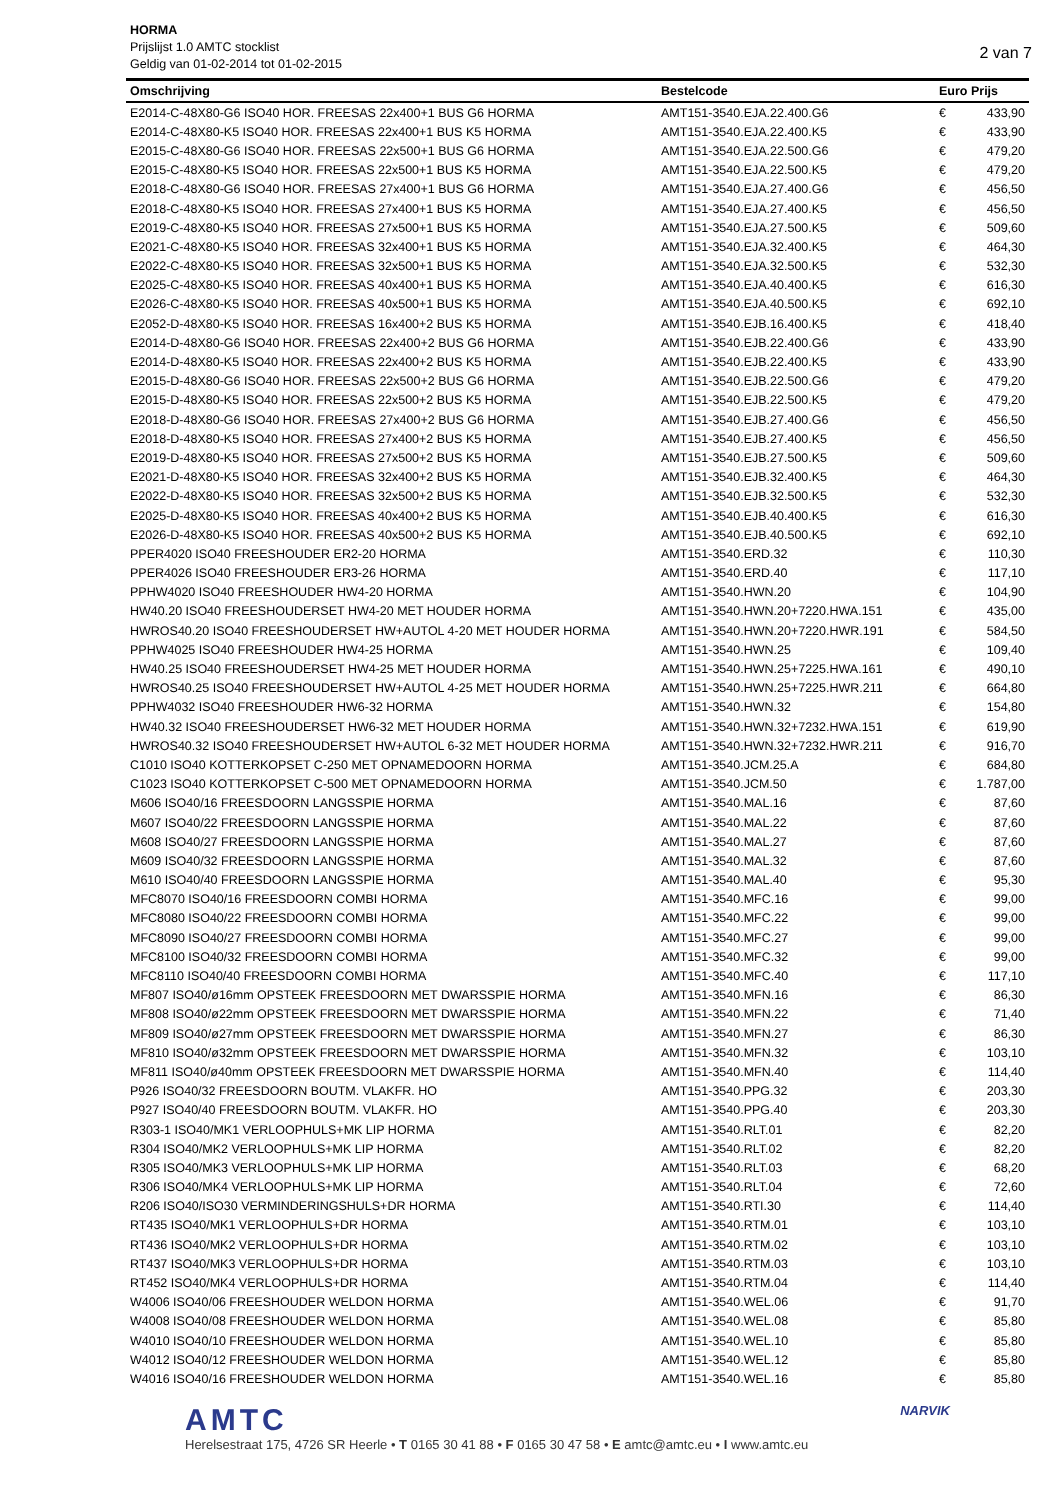HORMA
Prijslijst 1.0 AMTC stocklist
Geldig van 01-02-2014 tot 01-02-2015
2 van 7
| Omschrijving | Bestelcode | Euro Prijs | |
| --- | --- | --- | --- |
| E2014-C-48X80-G6 ISO40 HOR. FREESAS 22x400+1 BUS G6 HORMA | AMT151-3540.EJA.22.400.G6 | € | 433,90 |
| E2014-C-48X80-K5 ISO40 HOR. FREESAS 22x400+1 BUS K5 HORMA | AMT151-3540.EJA.22.400.K5 | € | 433,90 |
| E2015-C-48X80-G6 ISO40 HOR. FREESAS 22x500+1 BUS G6 HORMA | AMT151-3540.EJA.22.500.G6 | € | 479,20 |
| E2015-C-48X80-K5 ISO40 HOR. FREESAS 22x500+1 BUS K5 HORMA | AMT151-3540.EJA.22.500.K5 | € | 479,20 |
| E2018-C-48X80-G6 ISO40 HOR. FREESAS 27x400+1 BUS G6 HORMA | AMT151-3540.EJA.27.400.G6 | € | 456,50 |
| E2018-C-48X80-K5 ISO40 HOR. FREESAS 27x400+1 BUS K5 HORMA | AMT151-3540.EJA.27.400.K5 | € | 456,50 |
| E2019-C-48X80-K5 ISO40 HOR. FREESAS 27x500+1 BUS K5 HORMA | AMT151-3540.EJA.27.500.K5 | € | 509,60 |
| E2021-C-48X80-K5 ISO40 HOR. FREESAS 32x400+1 BUS K5 HORMA | AMT151-3540.EJA.32.400.K5 | € | 464,30 |
| E2022-C-48X80-K5 ISO40 HOR. FREESAS 32x500+1 BUS K5 HORMA | AMT151-3540.EJA.32.500.K5 | € | 532,30 |
| E2025-C-48X80-K5 ISO40 HOR. FREESAS 40x400+1 BUS K5 HORMA | AMT151-3540.EJA.40.400.K5 | € | 616,30 |
| E2026-C-48X80-K5 ISO40 HOR. FREESAS 40x500+1 BUS K5 HORMA | AMT151-3540.EJA.40.500.K5 | € | 692,10 |
| E2052-D-48X80-K5 ISO40 HOR. FREESAS 16x400+2 BUS K5 HORMA | AMT151-3540.EJB.16.400.K5 | € | 418,40 |
| E2014-D-48X80-G6 ISO40 HOR. FREESAS 22x400+2 BUS G6 HORMA | AMT151-3540.EJB.22.400.G6 | € | 433,90 |
| E2014-D-48X80-K5 ISO40 HOR. FREESAS 22x400+2 BUS K5 HORMA | AMT151-3540.EJB.22.400.K5 | € | 433,90 |
| E2015-D-48X80-G6 ISO40 HOR. FREESAS 22x500+2 BUS G6 HORMA | AMT151-3540.EJB.22.500.G6 | € | 479,20 |
| E2015-D-48X80-K5 ISO40 HOR. FREESAS 22x500+2 BUS K5 HORMA | AMT151-3540.EJB.22.500.K5 | € | 479,20 |
| E2018-D-48X80-G6 ISO40 HOR. FREESAS 27x400+2 BUS G6 HORMA | AMT151-3540.EJB.27.400.G6 | € | 456,50 |
| E2018-D-48X80-K5 ISO40 HOR. FREESAS 27x400+2 BUS K5 HORMA | AMT151-3540.EJB.27.400.K5 | € | 456,50 |
| E2019-D-48X80-K5 ISO40 HOR. FREESAS 27x500+2 BUS K5 HORMA | AMT151-3540.EJB.27.500.K5 | € | 509,60 |
| E2021-D-48X80-K5 ISO40 HOR. FREESAS 32x400+2 BUS K5 HORMA | AMT151-3540.EJB.32.400.K5 | € | 464,30 |
| E2022-D-48X80-K5 ISO40 HOR. FREESAS 32x500+2 BUS K5 HORMA | AMT151-3540.EJB.32.500.K5 | € | 532,30 |
| E2025-D-48X80-K5 ISO40 HOR. FREESAS 40x400+2 BUS K5 HORMA | AMT151-3540.EJB.40.400.K5 | € | 616,30 |
| E2026-D-48X80-K5 ISO40 HOR. FREESAS 40x500+2 BUS K5 HORMA | AMT151-3540.EJB.40.500.K5 | € | 692,10 |
| PPER4020 ISO40 FREESHOUDER ER2-20 HORMA | AMT151-3540.ERD.32 | € | 110,30 |
| PPER4026 ISO40 FREESHOUDER ER3-26 HORMA | AMT151-3540.ERD.40 | € | 117,10 |
| PPHW4020 ISO40 FREESHOUDER HW4-20 HORMA | AMT151-3540.HWN.20 | € | 104,90 |
| HW40.20 ISO40 FREESHOUDERSET HW4-20 MET HOUDER HORMA | AMT151-3540.HWN.20+7220.HWA.151 | € | 435,00 |
| HWROS40.20 ISO40 FREESHOUDERSET HW+AUTOL 4-20 MET HOUDER HORMA | AMT151-3540.HWN.20+7220.HWR.191 | € | 584,50 |
| PPHW4025 ISO40 FREESHOUDER HW4-25 HORMA | AMT151-3540.HWN.25 | € | 109,40 |
| HW40.25 ISO40 FREESHOUDERSET HW4-25 MET HOUDER HORMA | AMT151-3540.HWN.25+7225.HWA.161 | € | 490,10 |
| HWROS40.25 ISO40 FREESHOUDERSET HW+AUTOL 4-25 MET HOUDER HORMA | AMT151-3540.HWN.25+7225.HWR.211 | € | 664,80 |
| PPHW4032 ISO40 FREESHOUDER HW6-32 HORMA | AMT151-3540.HWN.32 | € | 154,80 |
| HW40.32 ISO40 FREESHOUDERSET HW6-32 MET HOUDER HORMA | AMT151-3540.HWN.32+7232.HWA.151 | € | 619,90 |
| HWROS40.32 ISO40 FREESHOUDERSET HW+AUTOL 6-32 MET HOUDER HORMA | AMT151-3540.HWN.32+7232.HWR.211 | € | 916,70 |
| C1010 ISO40 KOTTERKOPSET C-250 MET OPNAMEDOORN HORMA | AMT151-3540.JCM.25.A | € | 684,80 |
| C1023 ISO40 KOTTERKOPSET C-500 MET OPNAMEDOORN HORMA | AMT151-3540.JCM.50 | € | 1.787,00 |
| M606 ISO40/16 FREESDOORN LANGSSPIE HORMA | AMT151-3540.MAL.16 | € | 87,60 |
| M607 ISO40/22 FREESDOORN LANGSSPIE HORMA | AMT151-3540.MAL.22 | € | 87,60 |
| M608 ISO40/27 FREESDOORN LANGSSPIE HORMA | AMT151-3540.MAL.27 | € | 87,60 |
| M609 ISO40/32 FREESDOORN LANGSSPIE HORMA | AMT151-3540.MAL.32 | € | 87,60 |
| M610 ISO40/40 FREESDOORN LANGSSPIE HORMA | AMT151-3540.MAL.40 | € | 95,30 |
| MFC8070 ISO40/16 FREESDOORN COMBI HORMA | AMT151-3540.MFC.16 | € | 99,00 |
| MFC8080 ISO40/22 FREESDOORN COMBI HORMA | AMT151-3540.MFC.22 | € | 99,00 |
| MFC8090 ISO40/27 FREESDOORN COMBI HORMA | AMT151-3540.MFC.27 | € | 99,00 |
| MFC8100 ISO40/32 FREESDOORN COMBI HORMA | AMT151-3540.MFC.32 | € | 99,00 |
| MFC8110 ISO40/40 FREESDOORN COMBI HORMA | AMT151-3540.MFC.40 | € | 117,10 |
| MF807 ISO40/ø16mm OPSTEEK FREESDOORN MET DWARSSPIE HORMA | AMT151-3540.MFN.16 | € | 86,30 |
| MF808 ISO40/ø22mm OPSTEEK FREESDOORN MET DWARSSPIE HORMA | AMT151-3540.MFN.22 | € | 71,40 |
| MF809 ISO40/ø27mm OPSTEEK FREESDOORN MET DWARSSPIE HORMA | AMT151-3540.MFN.27 | € | 86,30 |
| MF810 ISO40/ø32mm OPSTEEK FREESDOORN MET DWARSSPIE HORMA | AMT151-3540.MFN.32 | € | 103,10 |
| MF811 ISO40/ø40mm OPSTEEK FREESDOORN MET DWARSSPIE HORMA | AMT151-3540.MFN.40 | € | 114,40 |
| P926 ISO40/32 FREESDOORN BOUTM. VLAKFR. HO | AMT151-3540.PPG.32 | € | 203,30 |
| P927 ISO40/40 FREESDOORN BOUTM. VLAKFR. HO | AMT151-3540.PPG.40 | € | 203,30 |
| R303-1 ISO40/MK1 VERLOOPHULS+MK LIP HORMA | AMT151-3540.RLT.01 | € | 82,20 |
| R304 ISO40/MK2 VERLOOPHULS+MK LIP HORMA | AMT151-3540.RLT.02 | € | 82,20 |
| R305 ISO40/MK3 VERLOOPHULS+MK LIP HORMA | AMT151-3540.RLT.03 | € | 68,20 |
| R306 ISO40/MK4 VERLOOPHULS+MK LIP HORMA | AMT151-3540.RLT.04 | € | 72,60 |
| R206 ISO40/ISO30 VERMINDERINGSHULS+DR HORMA | AMT151-3540.RTI.30 | € | 114,40 |
| RT435 ISO40/MK1 VERLOOPHULS+DR HORMA | AMT151-3540.RTM.01 | € | 103,10 |
| RT436 ISO40/MK2 VERLOOPHULS+DR HORMA | AMT151-3540.RTM.02 | € | 103,10 |
| RT437 ISO40/MK3 VERLOOPHULS+DR HORMA | AMT151-3540.RTM.03 | € | 103,10 |
| RT452 ISO40/MK4 VERLOOPHULS+DR HORMA | AMT151-3540.RTM.04 | € | 114,40 |
| W4006 ISO40/06 FREESHOUDER WELDON HORMA | AMT151-3540.WEL.06 | € | 91,70 |
| W4008 ISO40/08 FREESHOUDER WELDON HORMA | AMT151-3540.WEL.08 | € | 85,80 |
| W4010 ISO40/10 FREESHOUDER WELDON HORMA | AMT151-3540.WEL.10 | € | 85,80 |
| W4012 ISO40/12 FREESHOUDER WELDON HORMA | AMT151-3540.WEL.12 | € | 85,80 |
| W4016 ISO40/16 FREESHOUDER WELDON HORMA | AMT151-3540.WEL.16 | € | 85,80 |
AMTC NARVIK
Herelsestraat 175, 4726 SR Heerle • T 0165 30 41 88 • F 0165 30 47 58 • E amtc@amtc.eu • I www.amtc.eu